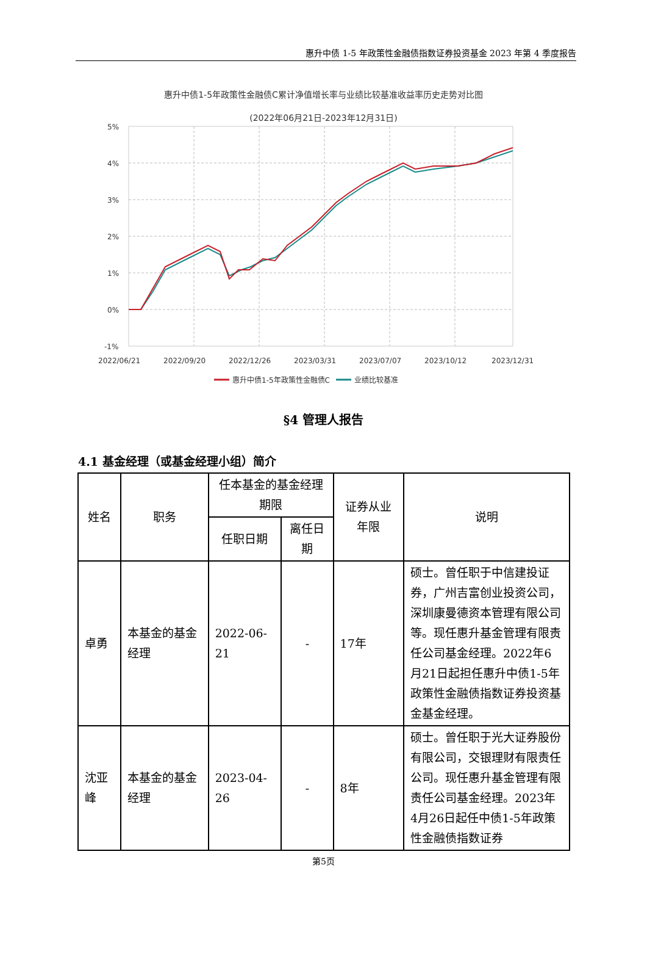惠升中债 1-5 年政策性金融债指数证券投资基金 2023 年第 4 季度报告
惠升中债1-5年政策性金融债C累计净值增长率与业绩比较基准收益率历史走势对比图
(2022年06月21日-2023年12月31日)
5%
4%
3%
2%
1%
0%
-1%
2022/06/21
2022/09/20
2022/12/26
2023/03/31
2023/07/07
2023/10/12
2023/12/31
惠升中债1-5年政策性金融债C
业绩比较基准
§4 管理人报告
4.1 基金经理（或基金经理小组）简介
| 姓名 | 职务 | 任本基金的基金经理期限 | | 证券从业年限 | 说明 |
| --- | --- | --- | --- | --- | --- |
| | | 任职日期 | 离任日期 | | |
| 卓勇 | 本基金的基金经理 | 2022-06-21 | - | 17年 | 硕士。曾任职于中信建投证券，广州吉富创业投资公司，深圳康曼德资本管理有限公司等。现任惠升基金管理有限责任公司基金经理。2022年6月21日起担任惠升中债1-5年政策性金融债指数证券投资基金基金经理。 |
| 沈亚峰 | 本基金的基金经理 | 2023-04-26 | - | 8年 | 硕士。曾任职于光大证券股份有限公司，交银理财有限责任公司。现任惠升基金管理有限责任公司基金经理。2023年4月26日起任中债1-5年政策性金融债指数证券 |
第5页